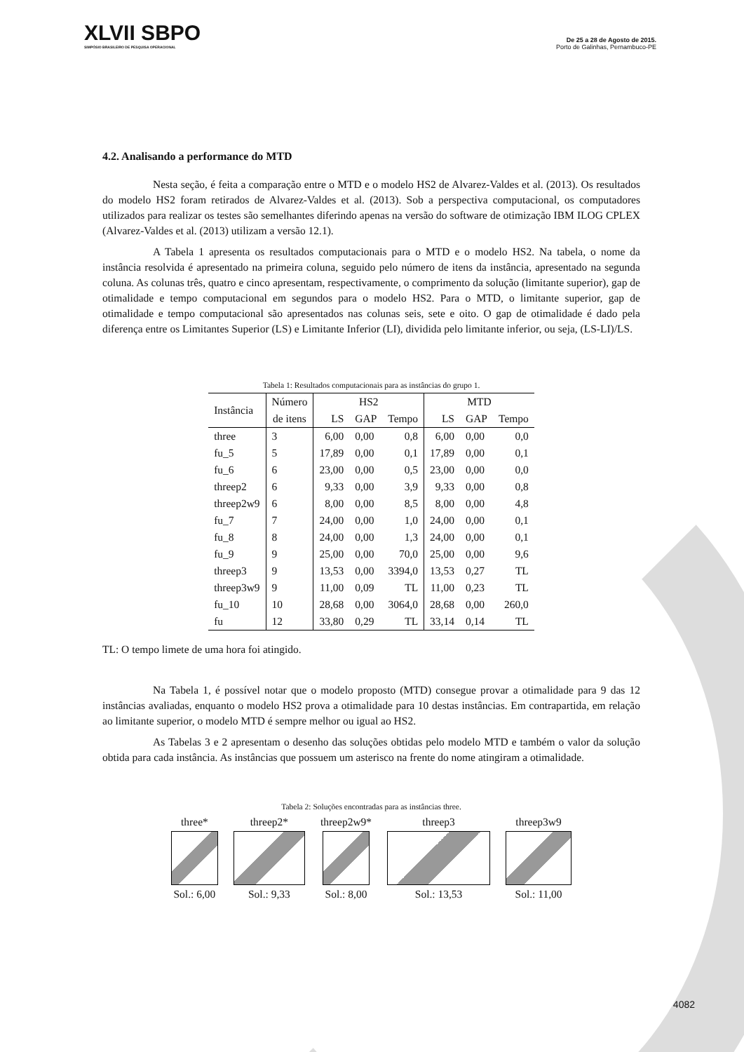XLVII SBPO
SIMPÓSIO BRASILEIRO DE PESQUISA OPERACIONAL
De 25 a 28 de Agosto de 2015.
Porto de Galinhas, Pernambuco-PE
4.2. Analisando a performance do MTD
Nesta seção, é feita a comparação entre o MTD e o modelo HS2 de Alvarez-Valdes et al. (2013). Os resultados do modelo HS2 foram retirados de Alvarez-Valdes et al. (2013). Sob a perspectiva computacional, os computadores utilizados para realizar os testes são semelhantes diferindo apenas na versão do software de otimização IBM ILOG CPLEX (Alvarez-Valdes et al. (2013) utilizam a versão 12.1).
A Tabela 1 apresenta os resultados computacionais para o MTD e o modelo HS2. Na tabela, o nome da instância resolvida é apresentado na primeira coluna, seguido pelo número de itens da instância, apresentado na segunda coluna. As colunas três, quatro e cinco apresentam, respectivamente, o comprimento da solução (limitante superior), gap de otimalidade e tempo computacional em segundos para o modelo HS2. Para o MTD, o limitante superior, gap de otimalidade e tempo computacional são apresentados nas colunas seis, sete e oito. O gap de otimalidade é dado pela diferença entre os Limitantes Superior (LS) e Limitante Inferior (LI), dividida pelo limitante inferior, ou seja, (LS-LI)/LS.
Tabela 1: Resultados computacionais para as instâncias do grupo 1.
| Instância | Número | HS2 | | | MTD | | |
| --- | --- | --- | --- | --- | --- | --- | --- |
| | de itens | LS | GAP | Tempo | LS | GAP | Tempo |
| three | 3 | 6,00 | 0,00 | 0,8 | 6,00 | 0,00 | 0,0 |
| fu_5 | 5 | 17,89 | 0,00 | 0,1 | 17,89 | 0,00 | 0,1 |
| fu_6 | 6 | 23,00 | 0,00 | 0,5 | 23,00 | 0,00 | 0,0 |
| threep2 | 6 | 9,33 | 0,00 | 3,9 | 9,33 | 0,00 | 0,8 |
| threep2w9 | 6 | 8,00 | 0,00 | 8,5 | 8,00 | 0,00 | 4,8 |
| fu_7 | 7 | 24,00 | 0,00 | 1,0 | 24,00 | 0,00 | 0,1 |
| fu_8 | 8 | 24,00 | 0,00 | 1,3 | 24,00 | 0,00 | 0,1 |
| fu_9 | 9 | 25,00 | 0,00 | 70,0 | 25,00 | 0,00 | 9,6 |
| threep3 | 9 | 13,53 | 0,00 | 3394,0 | 13,53 | 0,27 | TL |
| threep3w9 | 9 | 11,00 | 0,09 | TL | 11,00 | 0,23 | TL |
| fu_10 | 10 | 28,68 | 0,00 | 3064,0 | 28,68 | 0,00 | 260,0 |
| fu | 12 | 33,80 | 0,29 | TL | 33,14 | 0,14 | TL |
TL: O tempo limete de uma hora foi atingido.
Na Tabela 1, é possível notar que o modelo proposto (MTD) consegue provar a otimalidade para 9 das 12 instâncias avaliadas, enquanto o modelo HS2 prova a otimalidade para 10 destas instâncias. Em contrapartida, em relação ao limitante superior, o modelo MTD é sempre melhor ou igual ao HS2.
As Tabelas 3 e 2 apresentam o desenho das soluções obtidas pelo modelo MTD e também o valor da solução obtida para cada instância. As instâncias que possuem um asterisco na frente do nome atingiram a otimalidade.
Tabela 2: Soluções encontradas para as instâncias three.
three*
Sol.: 6,00
threep2*
Sol.: 9,33
threep2w9*
Sol.: 8,00
threep3
Sol.: 13,53
threep3w9
Sol.: 11,00
4082